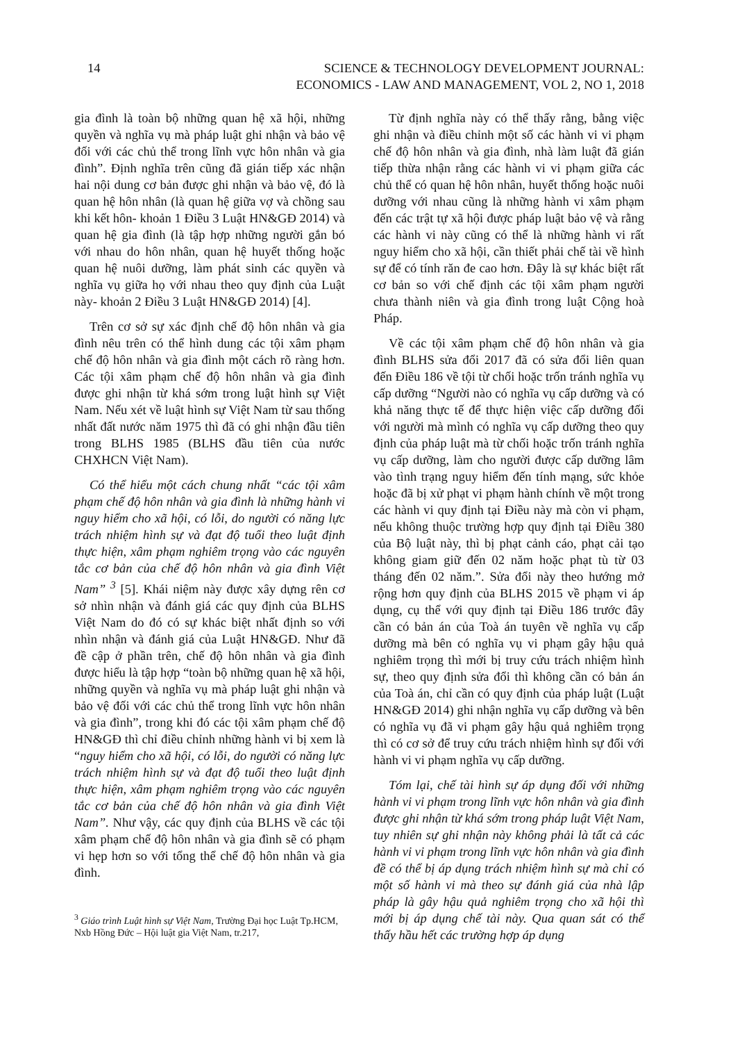14
SCIENCE & TECHNOLOGY DEVELOPMENT JOURNAL:
ECONOMICS - LAW AND MANAGEMENT, VOL 2, NO 1, 2018
gia đình là toàn bộ những quan hệ xã hội, những quyền và nghĩa vụ mà pháp luật ghi nhận và bảo vệ đối với các chủ thể trong lĩnh vực hôn nhân và gia đình”. Định nghĩa trên cũng đã gián tiếp xác nhận hai nội dung cơ bản được ghi nhận và bảo vệ, đó là quan hệ hôn nhân (là quan hệ giữa vợ và chồng sau khi kết hôn- khoản 1 Điều 3 Luật HN&GĐ 2014) và quan hệ gia đình (là tập hợp những người gắn bó với nhau do hôn nhân, quan hệ huyết thống hoặc quan hệ nuôi dưỡng, làm phát sinh các quyền và nghĩa vụ giữa họ với nhau theo quy định của Luật này- khoản 2 Điều 3 Luật HN&GĐ 2014) [4].
Trên cơ sở sự xác định chế độ hôn nhân và gia đình nêu trên có thể hình dung các tội xâm phạm chế độ hôn nhân và gia đình một cách rõ ràng hơn. Các tội xâm phạm chế độ hôn nhân và gia đình được ghi nhận từ khá sớm trong luật hình sự Việt Nam. Nếu xét về luật hình sự Việt Nam từ sau thống nhất đất nước năm 1975 thì đã có ghi nhận đầu tiên trong BLHS 1985 (BLHS đầu tiên của nước CHXHCN Việt Nam).
Có thể hiểu một cách chung nhất “các tội xâm phạm chế độ hôn nhân và gia đình là những hành vi nguy hiểm cho xã hội, có lỗi, do người có năng lực trách nhiệm hình sự và đạt độ tuổi theo luật định thực hiện, xâm phạm nghiêm trọng vào các nguyên tắc cơ bản của chế độ hôn nhân và gia đình Việt Nam” <sup>3</sup> [5]. Khái niệm này được xây dựng rên cơ sở nhìn nhận và đánh giá các quy định của BLHS Việt Nam do đó có sự khác biệt nhất định so với nhìn nhận và đánh giá của Luật HN&GĐ. Như đã đề cập ở phần trên, chế độ hôn nhân và gia đình được hiểu là tập hợp “toàn bộ những quan hệ xã hội, những quyền và nghĩa vụ mà pháp luật ghi nhận và bảo vệ đối với các chủ thể trong lĩnh vực hôn nhân và gia đình”, trong khi đó các tội xâm phạm chế độ HN&GĐ thì chỉ điều chỉnh những hành vi bị xem là “nguy hiểm cho xã hội, có lỗi, do người có năng lực trách nhiệm hình sự và đạt độ tuổi theo luật định thực hiện, xâm phạm nghiêm trọng vào các nguyên tắc cơ bản của chế độ hôn nhân và gia đình Việt Nam”. Như vậy, các quy định của BLHS về các tội xâm phạm chế độ hôn nhân và gia đình sẽ có phạm vi hẹp hơn so với tổng thể chế độ hôn nhân và gia đình.
<sup>3</sup> Giáo trình Luật hình sự Việt Nam, Trường Đại học Luật Tp.HCM, Nxb Hồng Đức – Hội luật gia Việt Nam, tr.217,
Từ định nghĩa này có thể thấy rằng, bằng việc ghi nhận và điều chỉnh một số các hành vi vi phạm chế độ hôn nhân và gia đình, nhà làm luật đã gián tiếp thừa nhận rằng các hành vi vi phạm giữa các chủ thể có quan hệ hôn nhân, huyết thống hoặc nuôi dưỡng với nhau cũng là những hành vi xâm phạm đến các trật tự xã hội được pháp luật bảo vệ và rằng các hành vi này cũng có thể là những hành vi rất nguy hiểm cho xã hội, cần thiết phải chế tài về hình sự để có tính răn đe cao hơn. Đây là sự khác biệt rất cơ bản so với chế định các tội xâm phạm người chưa thành niên và gia đình trong luật Cộng hoà Pháp.
Về các tội xâm phạm chế độ hôn nhân và gia đình BLHS sửa đổi 2017 đã có sửa đổi liên quan đến Điều 186 về tội từ chối hoặc trốn tránh nghĩa vụ cấp dưỡng “Người nào có nghĩa vụ cấp dưỡng và có khả năng thực tế để thực hiện việc cấp dưỡng đối với người mà mình có nghĩa vụ cấp dưỡng theo quy định của pháp luật mà từ chối hoặc trốn tránh nghĩa vụ cấp dưỡng, làm cho người được cấp dưỡng lâm vào tình trạng nguy hiểm đến tính mạng, sức khỏe hoặc đã bị xử phạt vi phạm hành chính về một trong các hành vi quy định tại Điều này mà còn vi phạm, nếu không thuộc trường hợp quy định tại Điều 380 của Bộ luật này, thì bị phạt cảnh cáo, phạt cải tạo không giam giữ đến 02 năm hoặc phạt tù từ 03 tháng đến 02 năm.”. Sửa đổi này theo hướng mở rộng hơn quy định của BLHS 2015 về phạm vi áp dụng, cụ thể với quy định tại Điều 186 trước đây cần có bản án của Toà án tuyên về nghĩa vụ cấp dưỡng mà bên có nghĩa vụ vi phạm gây hậu quả nghiêm trọng thì mới bị truy cứu trách nhiệm hình sự, theo quy định sửa đổi thì không cần có bản án của Toà án, chỉ cần có quy định của pháp luật (Luật HN&GĐ 2014) ghi nhận nghĩa vụ cấp dưỡng và bên có nghĩa vụ đã vi phạm gây hậu quả nghiêm trọng thì có cơ sở để truy cứu trách nhiệm hình sự đối với hành vi vi phạm nghĩa vụ cấp dưỡng.
Tóm lại, chế tài hình sự áp dụng đối với những hành vi vi phạm trong lĩnh vực hôn nhân và gia đình được ghi nhận từ khá sớm trong pháp luật Việt Nam, tuy nhiên sự ghi nhận này không phải là tất cả các hành vi vi phạm trong lĩnh vực hôn nhân và gia đình đề có thể bị áp dụng trách nhiệm hình sự mà chỉ có một số hành vi mà theo sự đánh giá của nhà lập pháp là gây hậu quả nghiêm trọng cho xã hội thì mới bị áp dụng chế tài này. Qua quan sát có thể thấy hầu hết các trường hợp áp dụng